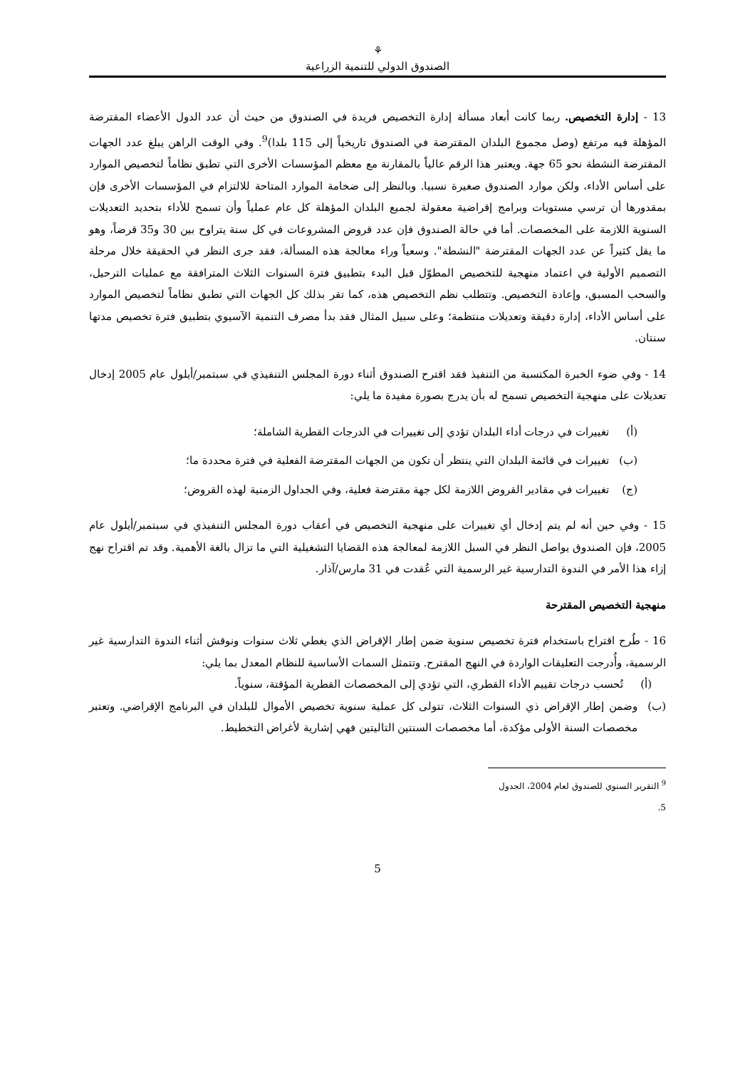⚘
الصندوق الدولي للتنمية الزراعية
13 - إدارة التخصيص. ربما كانت أبعاد مسألة إدارة التخصيص فريدة في الصندوق من حيث أن عدد الدول الأعضاء المقترضة المؤهلة فيه مرتفع (وصل مجموع البلدان المقترضة في الصندوق تاريخياً إلى 115 بلدا)<sup>9</sup>. وفي الوقت الراهن يبلغ عدد الجهات المقترضة النشطة نحو 65 جهة. ويعتبر هذا الرقم عالياً بالمقارنة مع معظم المؤسسات الأخرى التي تطبق نظاماً لتخصيص الموارد على أساس الأداء، ولكن موارد الصندوق صغيرة نسبيا. وبالنظر إلى ضخامة الموارد المتاحة للالتزام في المؤسسات الأخرى فإن بمقدورها أن ترسي مستويات وبرامج إقراضية معقولة لجميع البلدان المؤهلة كل عام عملياً وأن تسمح للأداء بتحديد التعديلات السنوية اللازمة على المخصصات. أما في حالة الصندوق فإن عدد قروض المشروعات في كل سنة يتراوح بين 30 و35 قرضاً، وهو ما يقل كثيراً عن عدد الجهات المقترضة "النشطة". وسعياً وراء معالجة هذه المسألة، فقد جرى النظر في الحقيقة خلال مرحلة التصميم الأولية في اعتماد منهجية للتخصيص المطوّل قبل البدء بتطبيق فترة السنوات الثلاث المترافقة مع عمليات الترحيل، والسحب المسبق، وإعادة التخصيص. وتتطلب نظم التخصيص هذه، كما تقر بذلك كل الجهات التي تطبق نظاماً لتخصيص الموارد على أساس الأداء، إدارة دقيقة وتعديلات منتظمة؛ وعلى سبيل المثال فقد بدأ مصرف التنمية الآسيوي بتطبيق فترة تخصيص مدتها سنتان.
14 - وفي ضوء الخبرة المكتسبة من التنفيذ فقد اقترح الصندوق أثناء دورة المجلس التنفيذي في سبتمبر/أيلول عام 2005 إدخال تعديلات على منهجية التخصيص تسمح له بأن يدرج بصورة مفيدة ما يلي:
(أ) تغييرات في درجات أداء البلدان تؤدي إلى تغييرات في الدرجات القطرية الشاملة؛
(ب) تغييرات في قائمة البلدان التي ينتظر أن تكون من الجهات المقترضة الفعلية في فترة محددة ما؛
(ج) تغييرات في مقادير القروض اللازمة لكل جهة مقترضة فعلية، وفي الجداول الزمنية لهذه القروض؛
15 - وفي حين أنه لم يتم إدخال أي تغييرات على منهجية التخصيص في أعقاب دورة المجلس التنفيذي في سبتمبر/أيلول عام 2005، فإن الصندوق يواصل النظر في السبل اللازمة لمعالجة هذه القضايا التشغيلية التي ما تزال بالغة الأهمية. وقد تم اقتراح نهج إزاء هذا الأمر في الندوة التدارسية غير الرسمية التي عُقدت في 31 مارس/آذار.
منهجية التخصيص المقترحة
16 - طُرح اقتراح باستخدام فترة تخصيص سنوية ضمن إطار الإقراض الذي يغطي ثلاث سنوات ونوقش أثناء الندوة التدارسية غير الرسمية، وأُدرجت التعليقات الواردة في النهج المقترح. وتتمثل السمات الأساسية للنظام المعدل بما يلي:
(أ) تُحسب درجات تقييم الأداء القطري، التي تؤدي إلى المخصصات القطرية المؤقتة، سنوياً.
(ب) وضمن إطار الإقراض ذي السنوات الثلاث، تتولى كل عملية سنوية تخصيص الأموال للبلدان في البرنامج الإقراضي. وتعتبر مخصصات السنة الأولى مؤكدة، أما مخصصات السنتين التاليتين فهي إشارية لأغراض التخطيط.
<sup>9</sup> التقرير السنوي للصندوق لعام 2004، الجدول 5.
5